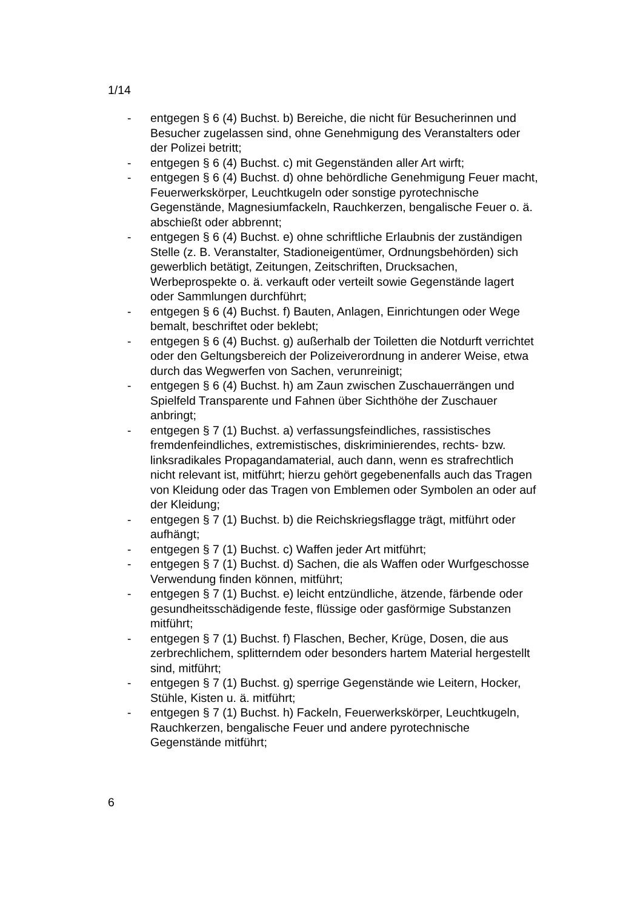1/14
- entgegen § 6 (4) Buchst. b) Bereiche, die nicht für Besucherinnen und Besucher zugelassen sind, ohne Genehmigung des Veranstalters oder der Polizei betritt;
- entgegen § 6 (4) Buchst. c) mit Gegenständen aller Art wirft;
- entgegen § 6 (4) Buchst. d) ohne behördliche Genehmigung Feuer macht, Feuerwerkskörper, Leuchtkugeln oder sonstige pyrotechnische Gegenstände, Magnesiumfackeln, Rauchkerzen, bengalische Feuer o. ä. abschießt oder abbrennt;
- entgegen § 6 (4) Buchst. e) ohne schriftliche Erlaubnis der zuständigen Stelle (z. B. Veranstalter, Stadioneigentümer, Ordnungsbehörden) sich gewerblich betätigt, Zeitungen, Zeitschriften, Drucksachen, Werbeprospekte o. ä. verkauft oder verteilt sowie Gegenstände lagert oder Sammlungen durchführt;
- entgegen § 6 (4) Buchst. f) Bauten, Anlagen, Einrichtungen oder Wege bemalt, beschriftet oder beklebt;
- entgegen § 6 (4) Buchst. g) außerhalb der Toiletten die Notdurft verrichtet oder den Geltungsbereich der Polizeiverordnung in anderer Weise, etwa durch das Wegwerfen von Sachen, verunreinigt;
- entgegen § 6 (4) Buchst. h) am Zaun zwischen Zuschauerrängen und Spielfeld Transparente und Fahnen über Sichthöhe der Zuschauer anbringt;
- entgegen § 7 (1) Buchst. a) verfassungsfeindliches, rassistisches fremdenfeindliches, extremistisches, diskriminierendes, rechts- bzw. linksradikales Propagandamaterial, auch dann, wenn es strafrechtlich nicht relevant ist, mitführt; hierzu gehört gegebenenfalls auch das Tragen von Kleidung oder das Tragen von Emblemen oder Symbolen an oder auf der Kleidung;
- entgegen § 7 (1) Buchst. b) die Reichskriegsflagge trägt, mitführt oder aufhängt;
- entgegen § 7 (1) Buchst. c) Waffen jeder Art mitführt;
- entgegen § 7 (1) Buchst. d) Sachen, die als Waffen oder Wurfgeschosse Verwendung finden können, mitführt;
- entgegen § 7 (1) Buchst. e) leicht entzündliche, ätzende, färbende oder gesundheitsschädigende feste, flüssige oder gasförmige Substanzen mitführt;
- entgegen § 7 (1) Buchst. f) Flaschen, Becher, Krüge, Dosen, die aus zerbrechlichem, splitterndem oder besonders hartem Material hergestellt sind, mitführt;
- entgegen § 7 (1) Buchst. g) sperrige Gegenstände wie Leitern, Hocker, Stühle, Kisten u. ä. mitführt;
- entgegen § 7 (1) Buchst. h) Fackeln, Feuerwerkskörper, Leuchtkugeln, Rauchkerzen, bengalische Feuer und andere pyrotechnische Gegenstände mitführt;
6